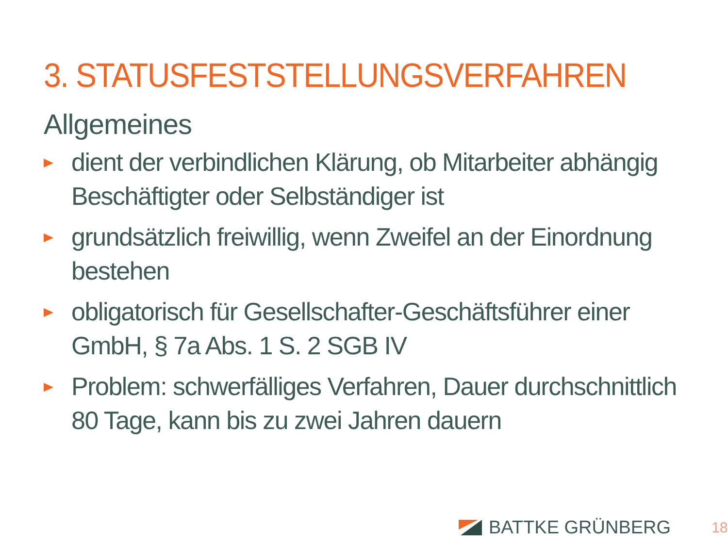3. STATUSFESTSTELLUNGSVERFAHREN
Allgemeines
dient der verbindlichen Klärung, ob Mitarbeiter abhängig Beschäftigter oder Selbständiger ist
grundsätzlich freiwillig, wenn Zweifel an der Einordnung bestehen
obligatorisch für Gesellschafter-Geschäftsführer einer GmbH, § 7a Abs. 1 S. 2 SGB IV
Problem: schwerfälliges Verfahren, Dauer durchschnittlich 80 Tage, kann bis zu zwei Jahren dauern
BATTKE GRÜNBERG 18